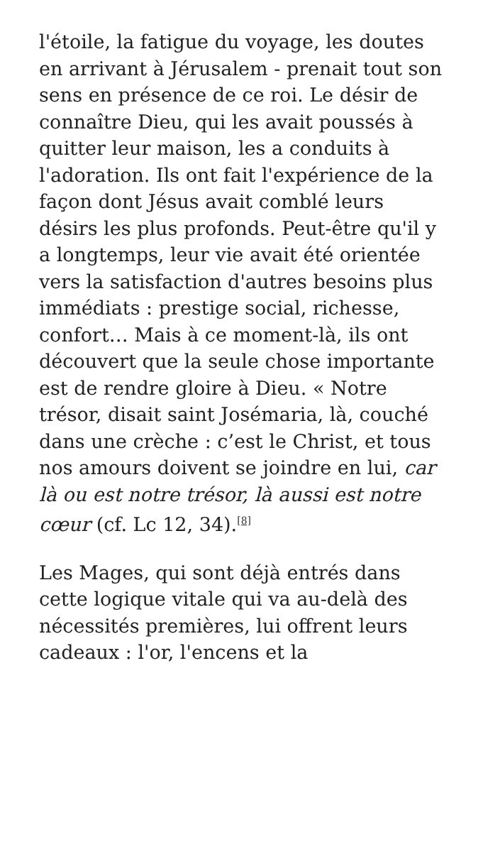l'étoile, la fatigue du voyage, les doutes en arrivant à Jérusalem - prenait tout son sens en présence de ce roi. Le désir de connaître Dieu, qui les avait poussés à quitter leur maison, les a conduits à l'adoration. Ils ont fait l'expérience de la façon dont Jésus avait comblé leurs désirs les plus profonds. Peut-être qu'il y a longtemps, leur vie avait été orientée vers la satisfaction d'autres besoins plus immédiats : prestige social, richesse, confort… Mais à ce moment-là, ils ont découvert que la seule chose importante est de rendre gloire à Dieu. « Notre trésor, disait saint Josémaria, là, couché dans une crèche : c’est le Christ, et tous nos amours doivent se joindre en lui, car là ou est notre trésor, là aussi est notre cœur (cf. Lc 12, 34).<sup>[8]</sup>
Les Mages, qui sont déjà entrés dans cette logique vitale qui va au-delà des nécessités premières, lui offrent leurs cadeaux : l'or, l'encens et la